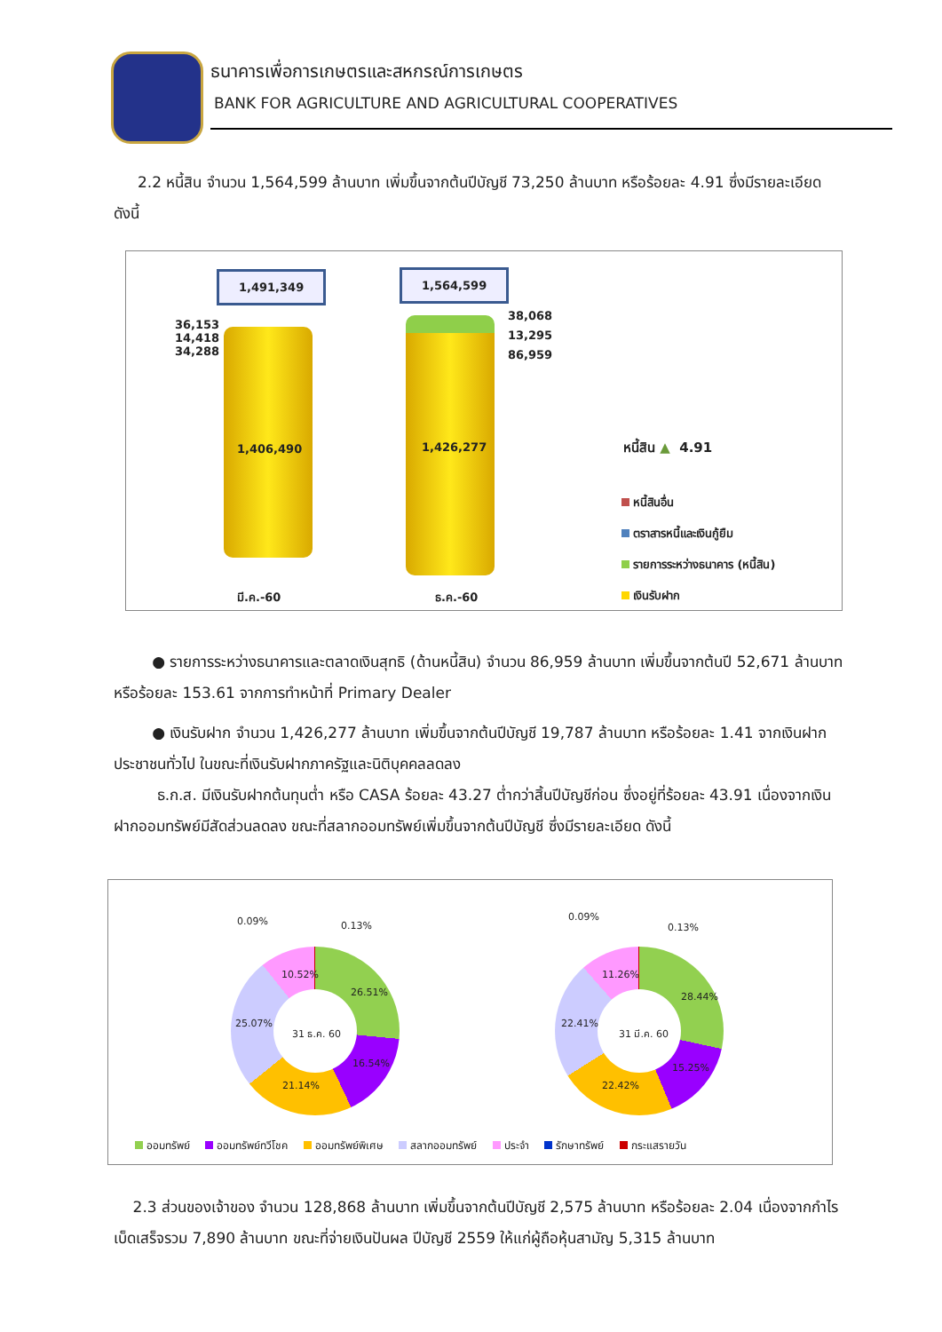ธนาคารเพื่อการเกษตรและสหกรณ์การเกษตร
BANK FOR AGRICULTURE AND AGRICULTURAL COOPERATIVES
2.2 หนี้สิน จำนวน 1,564,599 ล้านบาท เพิ่มขึ้นจากต้นปีบัญชี 73,250 ล้านบาท หรือร้อยละ 4.91 ซึ่งมีรายละเอียด ดังนี้
1,491,349 1,564,599
36,153
14,418
34,288
38,068
13,295
86,959
1,406,490 1,426,277
มี.ค.-60 ธ.ค.-60
หนี้สิน ▲ 4.91
หนี้สินอื่น
ตราสารหนี้และเงินกู้ยืม
รายการระหว่างธนาคาร (หนี้สิน)
เงินรับฝาก
● รายการระหว่างธนาคารและตลาดเงินสุทธิ (ด้านหนี้สิน) จำนวน 86,959 ล้านบาท เพิ่มขึ้นจากต้นปี 52,671 ล้านบาท หรือร้อยละ 153.61 จากการทำหน้าที่ Primary Dealer
● เงินรับฝาก จำนวน 1,426,277 ล้านบาท เพิ่มขึ้นจากต้นปีบัญชี 19,787 ล้านบาท หรือร้อยละ 1.41 จากเงินฝากประชาชนทั่วไป ในขณะที่เงินรับฝากภาครัฐและนิติบุคคลลดลง
ธ.ก.ส. มีเงินรับฝากต้นทุนต่ำ หรือ CASA ร้อยละ 43.27 ต่ำกว่าสิ้นปีบัญชีก่อน ซึ่งอยู่ที่ร้อยละ 43.91 เนื่องจากเงินฝากออมทรัพย์มีสัดส่วนลดลง ขณะที่สลากออมทรัพย์เพิ่มขึ้นจากต้นปีบัญชี ซึ่งมีรายละเอียด ดังนี้
0.09% 0.13%
10.52%
26.51%
25.07%
31 ธ.ค. 60
16.54%
21.14%
0.09%
0.13%
11.26%
28.44%
22.41%
31 มี.ค. 60
15.25%
22.42%
ออมทรัพย์ ออมทรัพย์ทวีโชค ออมทรัพย์พิเศษ สลากออมทรัพย์ ประจำ รักษาทรัพย์ กระแสรายวัน
2.3 ส่วนของเจ้าของ จำนวน 128,868 ล้านบาท เพิ่มขึ้นจากต้นปีบัญชี 2,575 ล้านบาท หรือร้อยละ 2.04 เนื่องจากกำไรเบ็ดเสร็จรวม 7,890 ล้านบาท ขณะที่จ่ายเงินปันผล ปีบัญชี 2559 ให้แก่ผู้ถือหุ้นสามัญ 5,315 ล้านบาท